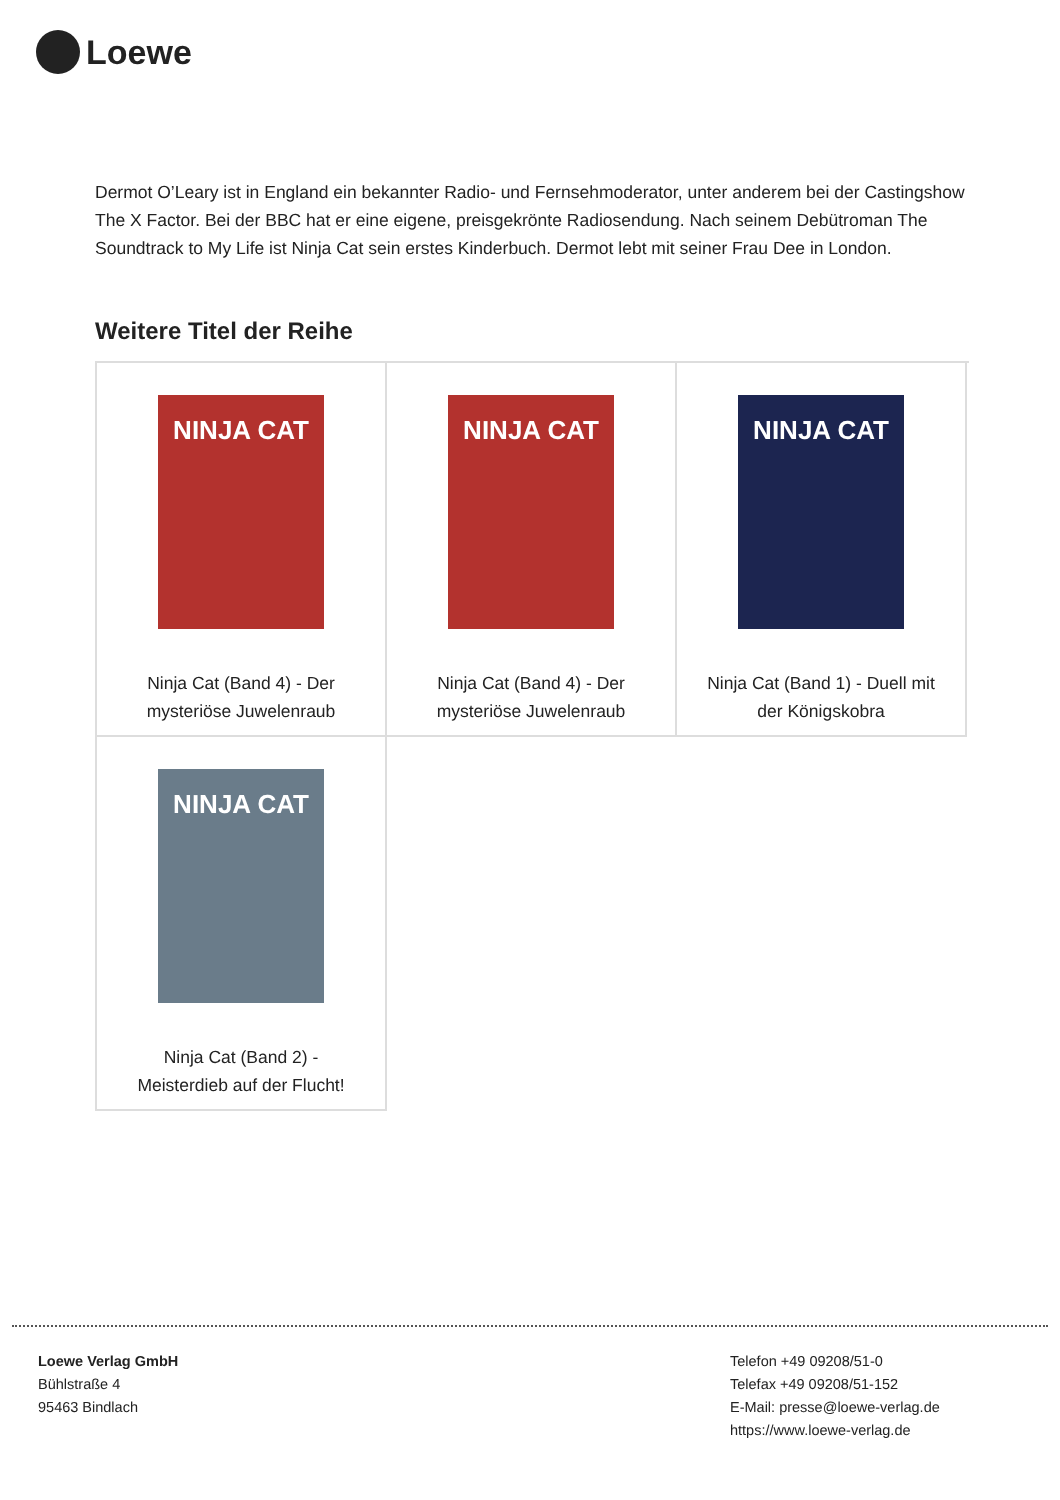Loewe
Dermot O’Leary ist in England ein bekannter Radio- und Fernsehmoderator, unter anderem bei der Castingshow The X Factor. Bei der BBC hat er eine eigene, preisgekrönte Radiosendung. Nach seinem Debütroman The Soundtrack to My Life ist Ninja Cat sein erstes Kinderbuch. Dermot lebt mit seiner Frau Dee in London.
Weitere Titel der Reihe
NINJA CAT
Ninja Cat (Band 4) - Der mysteriöse Juwelenraub
NINJA CAT
Ninja Cat (Band 4) - Der mysteriöse Juwelenraub
NINJA CAT
Ninja Cat (Band 1) - Duell mit der Königskobra
NINJA CAT
Ninja Cat (Band 2) - Meisterdieb auf der Flucht!
Loewe Verlag GmbH
Bühlstraße 4
95463 Bindlach
Telefon +49 09208/51-0
Telefax +49 09208/51-152
E-Mail: presse@loewe-verlag.de
https://www.loewe-verlag.de